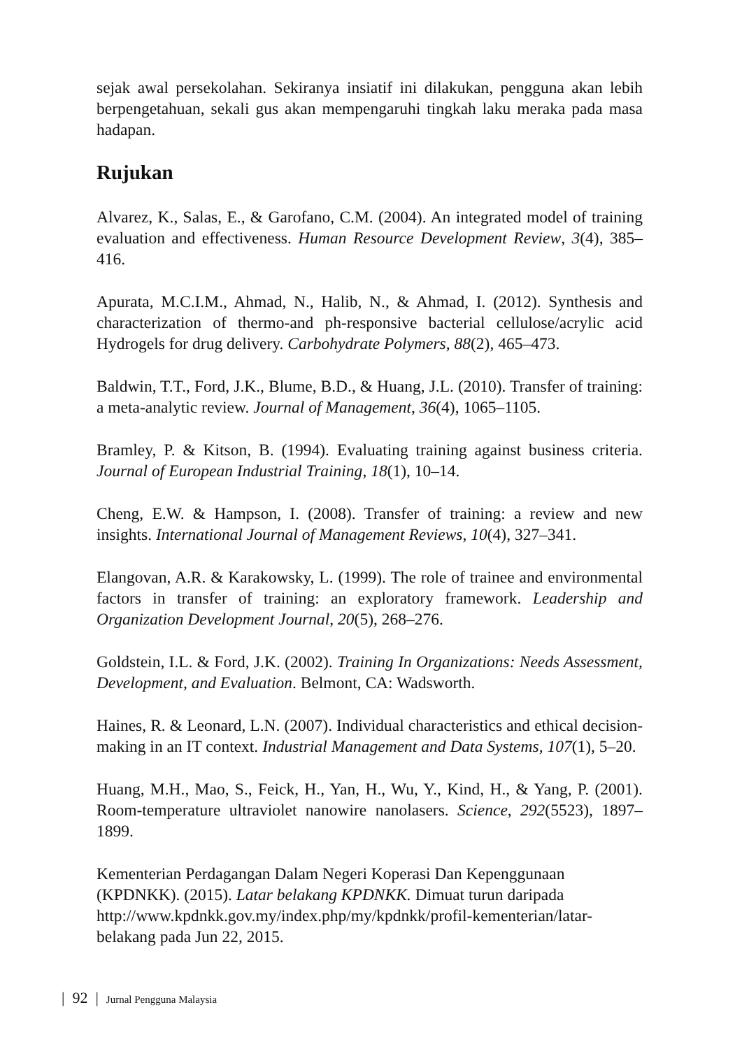sejak awal persekolahan. Sekiranya insiatif ini dilakukan, pengguna akan lebih berpengetahuan, sekali gus akan mempengaruhi tingkah laku meraka pada masa hadapan.
Rujukan
Alvarez, K., Salas, E., & Garofano, C.M. (2004). An integrated model of training evaluation and effectiveness. Human Resource Development Review, 3(4), 385–416.
Apurata, M.C.I.M., Ahmad, N., Halib, N., & Ahmad, I. (2012). Synthesis and characterization of thermo-and ph-responsive bacterial cellulose/acrylic acid Hydrogels for drug delivery. Carbohydrate Polymers, 88(2), 465–473.
Baldwin, T.T., Ford, J.K., Blume, B.D., & Huang, J.L. (2010). Transfer of training: a meta-analytic review. Journal of Management, 36(4), 1065–1105.
Bramley, P. & Kitson, B. (1994). Evaluating training against business criteria. Journal of European Industrial Training, 18(1), 10–14.
Cheng, E.W. & Hampson, I. (2008). Transfer of training: a review and new insights. International Journal of Management Reviews, 10(4), 327–341.
Elangovan, A.R. & Karakowsky, L. (1999). The role of trainee and environmental factors in transfer of training: an exploratory framework. Leadership and Organization Development Journal, 20(5), 268–276.
Goldstein, I.L. & Ford, J.K. (2002). Training In Organizations: Needs Assessment, Development, and Evaluation. Belmont, CA: Wadsworth.
Haines, R. & Leonard, L.N. (2007). Individual characteristics and ethical decision-making in an IT context. Industrial Management and Data Systems, 107(1), 5–20.
Huang, M.H., Mao, S., Feick, H., Yan, H., Wu, Y., Kind, H., & Yang, P. (2001). Room-temperature ultraviolet nanowire nanolasers. Science, 292(5523), 1897–1899.
Kementerian Perdagangan Dalam Negeri Koperasi Dan Kepenggunaan (KPDNKK). (2015). Latar belakang KPDNKK. Dimuat turun daripada http://www.kpdnkk.gov.my/index.php/my/kpdnkk/profil-kementerian/latar-belakang pada Jun 22, 2015.
| 92 | Jurnal Pengguna Malaysia